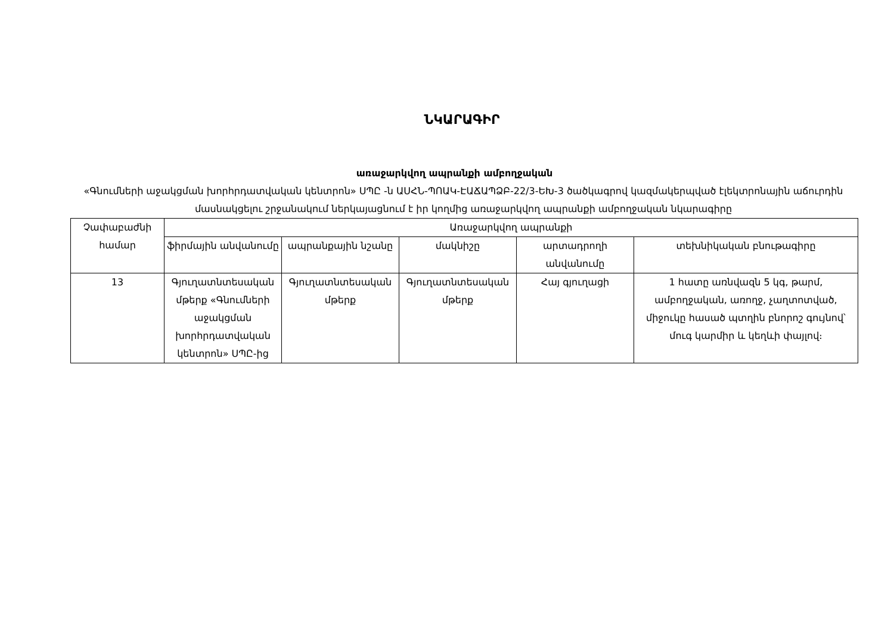ՆԿԱՐԱԳԻՐ
առաջարկվող ապրանքի ամբողջական
«Գնումների աջակցման խորհրդատվական կենտրոն» ՍՊԸ -ն ԱՍՀՆ-ՊՈԱԿ-ԷԱՃԱՊՁԲ-22/3-ԵԽ-3 ծածկագրով կազմակերպված էլեկտրոնային աճուրդին մասնակցելու շրջանակում ներկայացնում է իր կողմից առաջարկվող ապրանքի ամբողջական նկարագիրը
| Չափաբաժնի համար | Առաջարկվող ապրանքի | | | | |
| --- | --- | --- | --- | --- | --- |
| | ֆիրմային անվանումը | ապրանքային նշանը | մակնիշը | արտադրողի անվանումը | տեխնիկական բնութագիրը |
| 13 | Գյուղատնտեսական մթերք «Գնումների աջակցման խորհրդատվական կենտրոն» ՍՊԸ-ից | Գյուղատնտեսական մթերք | Գյուղատնտեսական մթերք | Հայ գյուղացի | 1 հատը առնվազն 5 կգ, թարմ, ամբողջական, առողջ, չաղտոտված, միջուկը հասած պտղին բնորոշ գույնով՝ մուգ կարմիր և կեղևի փայլով։ |